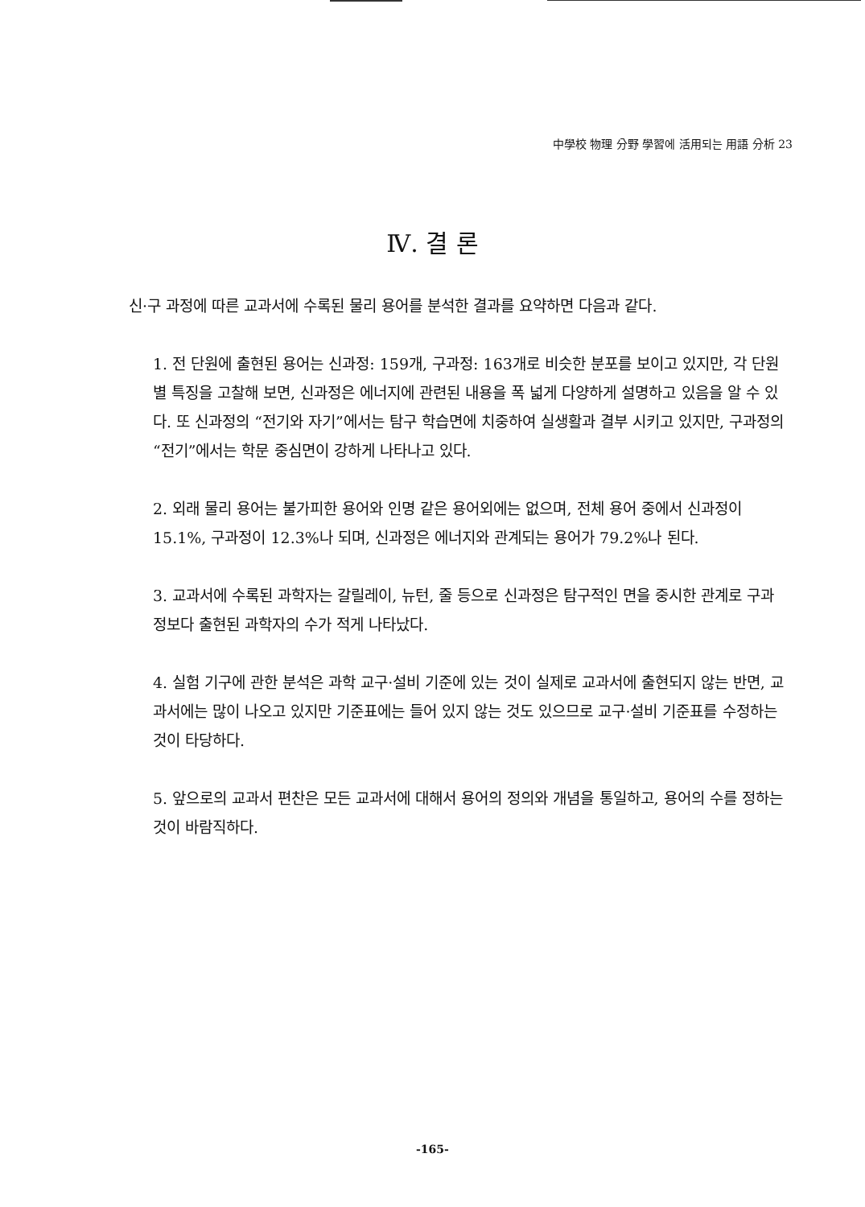中學校 物理 分野 學習에 活用되는 用語 分析 23
Ⅳ. 결 론
신·구 과정에 따른 교과서에 수록된 물리 용어를 분석한 결과를 요약하면 다음과 같다.
1. 전 단원에 출현된 용어는 신과정: 159개, 구과정: 163개로 비슷한 분포를 보이고 있지만, 각 단원별 특징을 고찰해 보면, 신과정은 에너지에 관련된 내용을 폭 넓게 다양하게 설명하고 있음을 알 수 있다. 또 신과정의 “전기와 자기”에서는 탐구 학습면에 치중하여 실생활과 결부 시키고 있지만, 구과정의 “전기”에서는 학문 중심면이 강하게 나타나고 있다.
2. 외래 물리 용어는 불가피한 용어와 인명 같은 용어외에는 없으며, 전체 용어 중에서 신과정이 15.1%, 구과정이 12.3%나 되며, 신과정은 에너지와 관계되는 용어가 79.2%나 된다.
3. 교과서에 수록된 과학자는 갈릴레이, 뉴턴, 줄 등으로 신과정은 탐구적인 면을 중시한 관계로 구과정보다 출현된 과학자의 수가 적게 나타났다.
4. 실험 기구에 관한 분석은 과학 교구·설비 기준에 있는 것이 실제로 교과서에 출현되지 않는 반면, 교과서에는 많이 나오고 있지만 기준표에는 들어 있지 않는 것도 있으므로 교구·설비 기준표를 수정하는 것이 타당하다.
5. 앞으로의 교과서 편찬은 모든 교과서에 대해서 용어의 정의와 개념을 통일하고, 용어의 수를 정하는 것이 바람직하다.
-165-